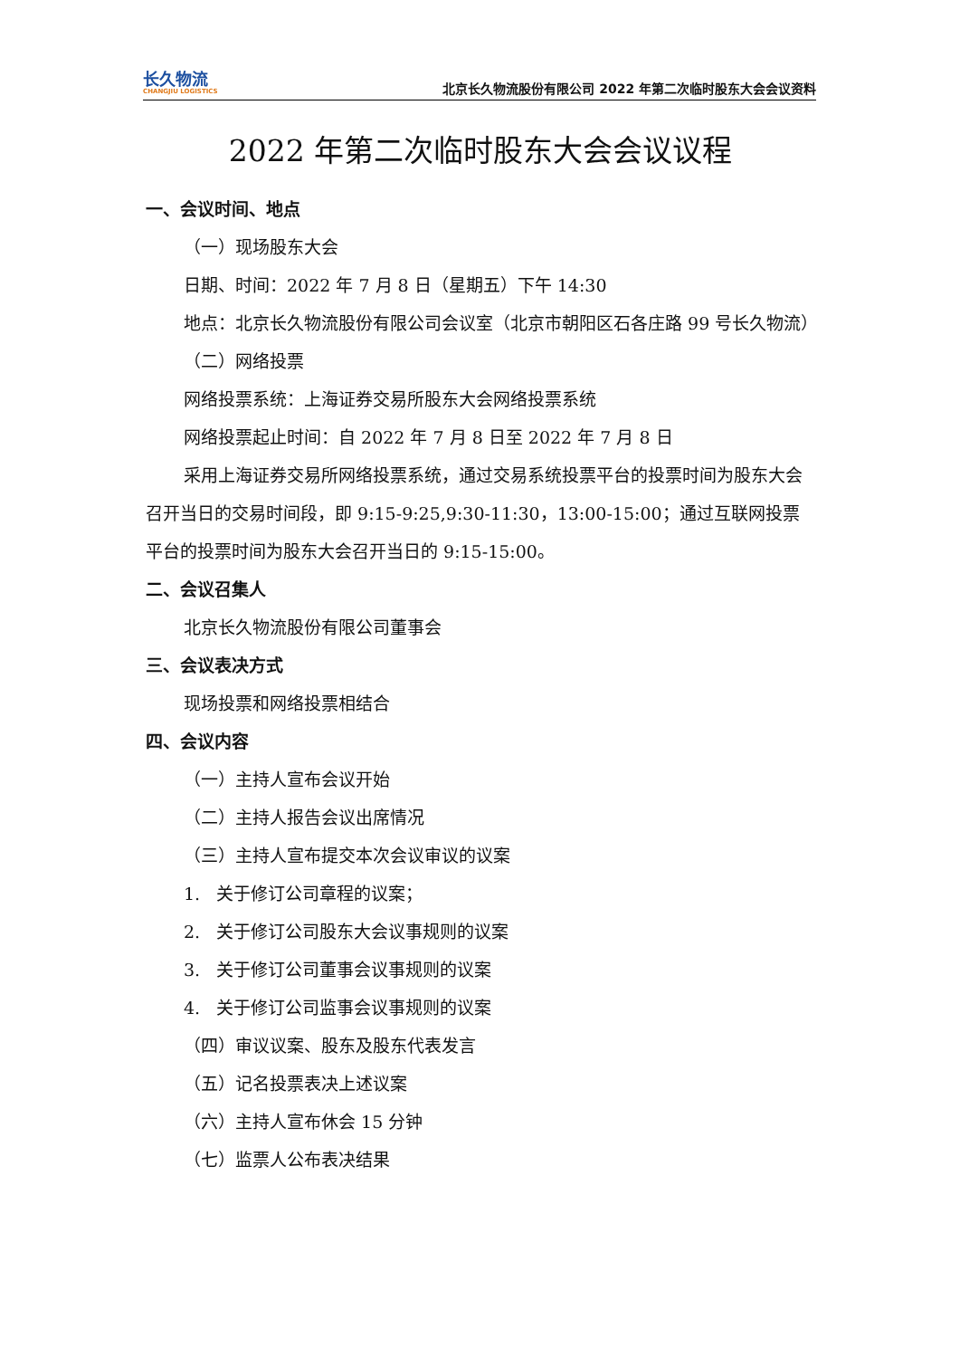长久物流
CHANGJIU LOGISTICS
北京长久物流股份有限公司 2022 年第二次临时股东大会会议资料
2022 年第二次临时股东大会会议议程
一、会议时间、地点
（一）现场股东大会
日期、时间：2022 年 7 月 8 日（星期五）下午 14:30
地点：北京长久物流股份有限公司会议室（北京市朝阳区石各庄路 99 号长久物流）
（二）网络投票
网络投票系统：上海证券交易所股东大会网络投票系统
网络投票起止时间：自 2022 年 7 月 8 日至 2022 年 7 月 8 日
采用上海证券交易所网络投票系统，通过交易系统投票平台的投票时间为股东大会召开当日的交易时间段，即 9:15-9:25,9:30-11:30，13:00-15:00；通过互联网投票平台的投票时间为股东大会召开当日的 9:15-15:00。
二、会议召集人
北京长久物流股份有限公司董事会
三、会议表决方式
现场投票和网络投票相结合
四、会议内容
（一）主持人宣布会议开始
（二）主持人报告会议出席情况
（三）主持人宣布提交本次会议审议的议案
1. 关于修订公司章程的议案；
2. 关于修订公司股东大会议事规则的议案
3. 关于修订公司董事会议事规则的议案
4. 关于修订公司监事会议事规则的议案
（四）审议议案、股东及股东代表发言
（五）记名投票表决上述议案
（六）主持人宣布休会 15 分钟
（七）监票人公布表决结果